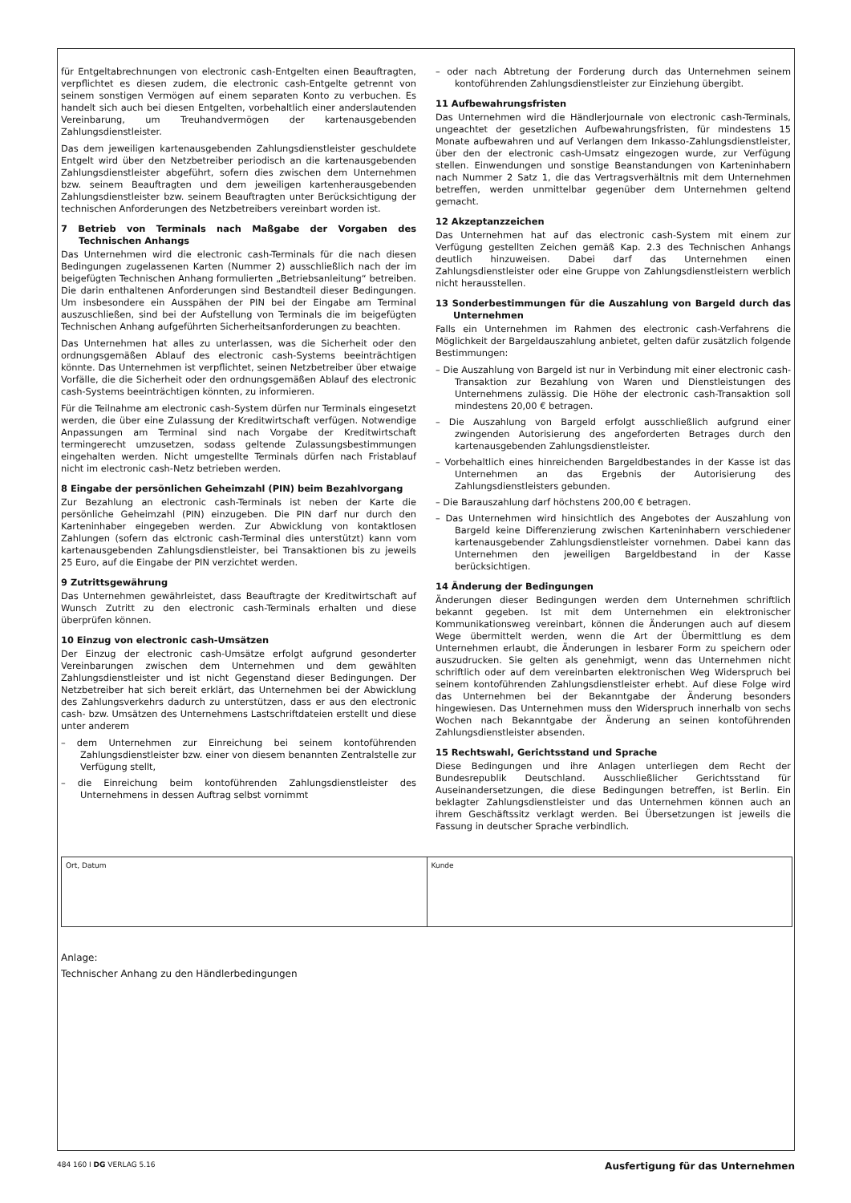für Entgeltabrechnungen von electronic cash-Entgelten einen Beauftragten, verpflichtet es diesen zudem, die electronic cash-Entgelte getrennt von seinem sonstigen Vermögen auf einem separaten Konto zu verbuchen. Es handelt sich auch bei diesen Entgelten, vorbehaltlich einer anderslautenden Vereinbarung, um Treuhandvermögen der kartenausgebenden Zahlungsdienstleister.
Das dem jeweiligen kartenausgebenden Zahlungsdienstleister geschuldete Entgelt wird über den Netzbetreiber periodisch an die kartenausgebenden Zahlungsdienstleister abgeführt, sofern dies zwischen dem Unternehmen bzw. seinem Beauftragten und dem jeweiligen kartenherausgebenden Zahlungsdienstleister bzw. seinem Beauftragten unter Berücksichtigung der technischen Anforderungen des Netzbetreibers vereinbart worden ist.
7 Betrieb von Terminals nach Maßgabe der Vorgaben des Technischen Anhangs
Das Unternehmen wird die electronic cash-Terminals für die nach diesen Bedingungen zugelassenen Karten (Nummer 2) ausschließlich nach der im beigefügten Technischen Anhang formulierten „Betriebsanleitung“ betreiben. Die darin enthaltenen Anforderungen sind Bestandteil dieser Bedingungen. Um insbesondere ein Ausspähen der PIN bei der Eingabe am Terminal auszuschließen, sind bei der Aufstellung von Terminals die im beigefügten Technischen Anhang aufgeführten Sicherheitsanforderungen zu beachten.
Das Unternehmen hat alles zu unterlassen, was die Sicherheit oder den ordnungsgemäßen Ablauf des electronic cash-Systems beeinträchtigen könnte. Das Unternehmen ist verpflichtet, seinen Netzbetreiber über etwaige Vorfälle, die die Sicherheit oder den ordnungsgemäßen Ablauf des electronic cash-Systems beeinträchtigen könnten, zu informieren.
Für die Teilnahme am electronic cash-System dürfen nur Terminals eingesetzt werden, die über eine Zulassung der Kreditwirtschaft verfügen. Notwendige Anpassungen am Terminal sind nach Vorgabe der Kreditwirtschaft termingerecht umzusetzen, sodass geltende Zulassungsbestimmungen eingehalten werden. Nicht umgestellte Terminals dürfen nach Fristablauf nicht im electronic cash-Netz betrieben werden.
8 Eingabe der persönlichen Geheimzahl (PIN) beim Bezahlvorgang
Zur Bezahlung an electronic cash-Terminals ist neben der Karte die persönliche Geheimzahl (PIN) einzugeben. Die PIN darf nur durch den Karteninhaber eingegeben werden. Zur Abwicklung von kontaktlosen Zahlungen (sofern das elctronic cash-Terminal dies unterstützt) kann vom kartenausgebenden Zahlungsdienstleister, bei Transaktionen bis zu jeweils 25 Euro, auf die Eingabe der PIN verzichtet werden.
9 Zutrittsgewährung
Das Unternehmen gewährleistet, dass Beauftragte der Kreditwirtschaft auf Wunsch Zutritt zu den electronic cash-Terminals erhalten und diese überprüfen können.
10 Einzug von electronic cash-Umsätzen
Der Einzug der electronic cash-Umsätze erfolgt aufgrund gesonderter Vereinbarungen zwischen dem Unternehmen und dem gewählten Zahlungsdienstleister und ist nicht Gegenstand dieser Bedingungen. Der Netzbetreiber hat sich bereit erklärt, das Unternehmen bei der Abwicklung des Zahlungsverkehrs dadurch zu unterstützen, dass er aus den electronic cash- bzw. Umsätzen des Unternehmens Lastschriftdateien erstellt und diese unter anderem
– dem Unternehmen zur Einreichung bei seinem kontoführenden Zahlungsdienstleister bzw. einer von diesem benannten Zentralstelle zur Verfügung stellt,
– die Einreichung beim kontoführenden Zahlungsdienstleister des Unternehmens in dessen Auftrag selbst vornimmt
– oder nach Abtretung der Forderung durch das Unternehmen seinem kontoführenden Zahlungsdienstleister zur Einziehung übergibt.
11 Aufbewahrungsfristen
Das Unternehmen wird die Händlerjournale von electronic cash-Terminals, ungeachtet der gesetzlichen Aufbewahrungsfristen, für mindestens 15 Monate aufbewahren und auf Verlangen dem Inkasso-Zahlungsdienstleister, über den der electronic cash-Umsatz eingezogen wurde, zur Verfügung stellen. Einwendungen und sonstige Beanstandungen von Karteninhabern nach Nummer 2 Satz 1, die das Vertragsverhältnis mit dem Unternehmen betreffen, werden unmittelbar gegenüber dem Unternehmen geltend gemacht.
12 Akzeptanzzeichen
Das Unternehmen hat auf das electronic cash-System mit einem zur Verfügung gestellten Zeichen gemäß Kap. 2.3 des Technischen Anhangs deutlich hinzuweisen. Dabei darf das Unternehmen einen Zahlungsdienstleister oder eine Gruppe von Zahlungsdienstleistern werblich nicht herausstellen.
13 Sonderbestimmungen für die Auszahlung von Bargeld durch das Unternehmen
Falls ein Unternehmen im Rahmen des electronic cash-Verfahrens die Möglichkeit der Bargeldauszahlung anbietet, gelten dafür zusätzlich folgende Bestimmungen:
– Die Auszahlung von Bargeld ist nur in Verbindung mit einer electronic cash-Transaktion zur Bezahlung von Waren und Dienstleistungen des Unternehmens zulässig. Die Höhe der electronic cash-Transaktion soll mindestens 20,00 € betragen.
– Die Auszahlung von Bargeld erfolgt ausschließlich aufgrund einer zwingenden Autorisierung des angeforderten Betrages durch den kartenausgebenden Zahlungsdienstleister.
– Vorbehaltlich eines hinreichenden Bargeldbestandes in der Kasse ist das Unternehmen an das Ergebnis der Autorisierung des Zahlungsdienstleisters gebunden.
– Die Barauszahlung darf höchstens 200,00 € betragen.
– Das Unternehmen wird hinsichtlich des Angebotes der Auszahlung von Bargeld keine Differenzierung zwischen Karteninhabern verschiedener kartenausgebender Zahlungsdienstleister vornehmen. Dabei kann das Unternehmen den jeweiligen Bargeldbestand in der Kasse berücksichtigen.
14 Änderung der Bedingungen
Änderungen dieser Bedingungen werden dem Unternehmen schriftlich bekannt gegeben. Ist mit dem Unternehmen ein elektronischer Kommunikationsweg vereinbart, können die Änderungen auch auf diesem Wege übermittelt werden, wenn die Art der Übermittlung es dem Unternehmen erlaubt, die Änderungen in lesbarer Form zu speichern oder auszudrucken. Sie gelten als genehmigt, wenn das Unternehmen nicht schriftlich oder auf dem vereinbarten elektronischen Weg Widerspruch bei seinem kontoführenden Zahlungsdienstleister erhebt. Auf diese Folge wird das Unternehmen bei der Bekanntgabe der Änderung besonders hingewiesen. Das Unternehmen muss den Widerspruch innerhalb von sechs Wochen nach Bekanntgabe der Änderung an seinen kontoführenden Zahlungsdienstleister absenden.
15 Rechtswahl, Gerichtsstand und Sprache
Diese Bedingungen und ihre Anlagen unterliegen dem Recht der Bundesrepublik Deutschland. Ausschließlicher Gerichtsstand für Auseinandersetzungen, die diese Bedingungen betreffen, ist Berlin. Ein beklagter Zahlungsdienstleister und das Unternehmen können auch an ihrem Geschäftssitz verklagt werden. Bei Übersetzungen ist jeweils die Fassung in deutscher Sprache verbindlich.
Ort, Datum Kunde
Anlage:
Technischer Anhang zu den Händlerbedingungen
484 160 I DG VERLAG 5.16 Ausfertigung für das Unternehmen